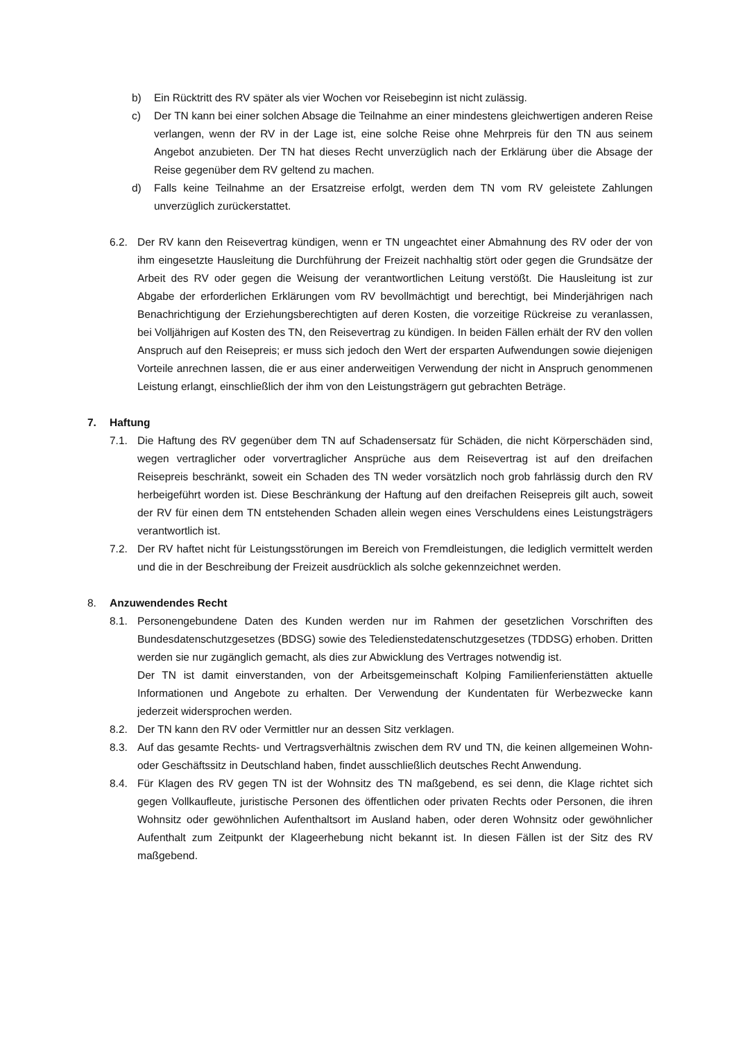b) Ein Rücktritt des RV später als vier Wochen vor Reisebeginn ist nicht zulässig.
c) Der TN kann bei einer solchen Absage die Teilnahme an einer mindestens gleichwertigen anderen Reise verlangen, wenn der RV in der Lage ist, eine solche Reise ohne Mehrpreis für den TN aus seinem Angebot anzubieten. Der TN hat dieses Recht unverzüglich nach der Erklärung über die Absage der Reise gegenüber dem RV geltend zu machen.
d) Falls keine Teilnahme an der Ersatzreise erfolgt, werden dem TN vom RV geleistete Zahlungen unverzüglich zurückerstattet.
6.2. Der RV kann den Reisevertrag kündigen, wenn er TN ungeachtet einer Abmahnung des RV oder der von ihm eingesetzte Hausleitung die Durchführung der Freizeit nachhaltig stört oder gegen die Grundsätze der Arbeit des RV oder gegen die Weisung der verantwortlichen Leitung verstößt. Die Hausleitung ist zur Abgabe der erforderlichen Erklärungen vom RV bevollmächtigt und berechtigt, bei Minderjährigen nach Benachrichtigung der Erziehungsberechtigten auf deren Kosten, die vorzeitige Rückreise zu veranlassen, bei Volljährigen auf Kosten des TN, den Reisevertrag zu kündigen. In beiden Fällen erhält der RV den vollen Anspruch auf den Reisepreis; er muss sich jedoch den Wert der ersparten Aufwendungen sowie diejenigen Vorteile anrechnen lassen, die er aus einer anderweitigen Verwendung der nicht in Anspruch genommenen Leistung erlangt, einschließlich der ihm von den Leistungsträgern gut gebrachten Beträge.
7. Haftung
7.1. Die Haftung des RV gegenüber dem TN auf Schadensersatz für Schäden, die nicht Körperschäden sind, wegen vertraglicher oder vorvertraglicher Ansprüche aus dem Reisevertrag ist auf den dreifachen Reisepreis beschränkt, soweit ein Schaden des TN weder vorsätzlich noch grob fahrlässig durch den RV herbeigeführt worden ist. Diese Beschränkung der Haftung auf den dreifachen Reisepreis gilt auch, soweit der RV für einen dem TN entstehenden Schaden allein wegen eines Verschuldens eines Leistungsträgers verantwortlich ist.
7.2. Der RV haftet nicht für Leistungsstörungen im Bereich von Fremdleistungen, die lediglich vermittelt werden und die in der Beschreibung der Freizeit ausdrücklich als solche gekennzeichnet werden.
8. Anzuwendendes Recht
8.1. Personengebundene Daten des Kunden werden nur im Rahmen der gesetzlichen Vorschriften des Bundesdatenschutzgesetzes (BDSG) sowie des Teledienstedatenschutzgesetzes (TDDSG) erhoben. Dritten werden sie nur zugänglich gemacht, als dies zur Abwicklung des Vertrages notwendig ist.
Der TN ist damit einverstanden, von der Arbeitsgemeinschaft Kolping Familienferienstätten aktuelle Informationen und Angebote zu erhalten. Der Verwendung der Kundentaten für Werbezwecke kann jederzeit widersprochen werden.
8.2. Der TN kann den RV oder Vermittler nur an dessen Sitz verklagen.
8.3. Auf das gesamte Rechts- und Vertragsverhältnis zwischen dem RV und TN, die keinen allgemeinen Wohn- oder Geschäftssitz in Deutschland haben, findet ausschließlich deutsches Recht Anwendung.
8.4. Für Klagen des RV gegen TN ist der Wohnsitz des TN maßgebend, es sei denn, die Klage richtet sich gegen Vollkaufleute, juristische Personen des öffentlichen oder privaten Rechts oder Personen, die ihren Wohnsitz oder gewöhnlichen Aufenthaltsort im Ausland haben, oder deren Wohnsitz oder gewöhnlicher Aufenthalt zum Zeitpunkt der Klageerhebung nicht bekannt ist. In diesen Fällen ist der Sitz des RV maßgebend.